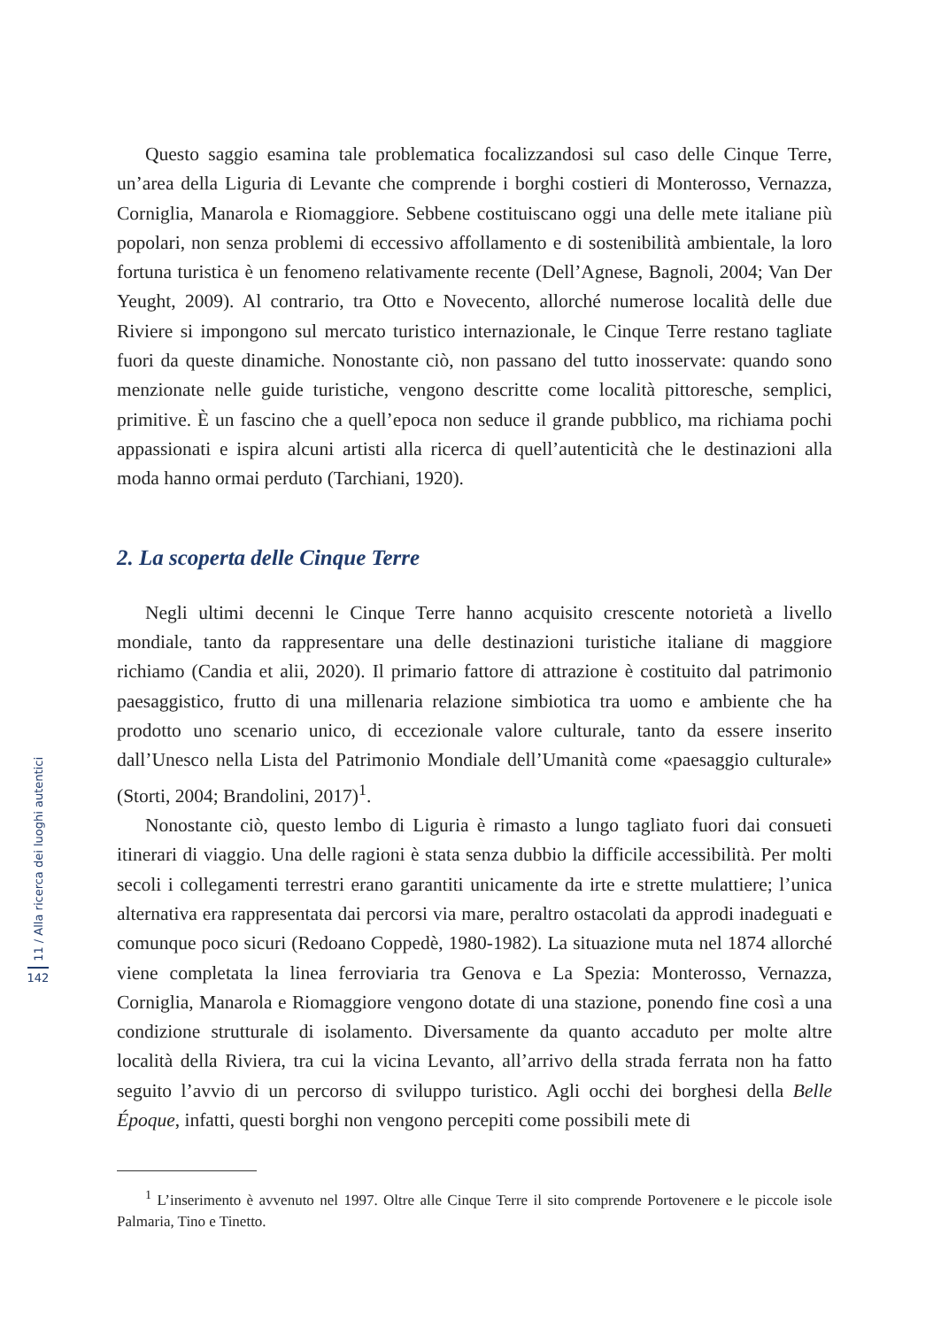Questo saggio esamina tale problematica focalizzandosi sul caso delle Cinque Terre, un’area della Liguria di Levante che comprende i borghi costieri di Monterosso, Vernazza, Corniglia, Manarola e Riomaggiore. Sebbene costituiscano oggi una delle mete italiane più popolari, non senza problemi di eccessivo affollamento e di sostenibilità ambientale, la loro fortuna turistica è un fenomeno relativamente recente (Dell’Agnese, Bagnoli, 2004; Van Der Yeught, 2009). Al contrario, tra Otto e Novecento, allorché numerose località delle due Riviere si impongono sul mercato turistico internazionale, le Cinque Terre restano tagliate fuori da queste dinamiche. Nonostante ciò, non passano del tutto inosservate: quando sono menzionate nelle guide turistiche, vengono descritte come località pittoresche, semplici, primitive. È un fascino che a quell’epoca non seduce il grande pubblico, ma richiama pochi appassionati e ispira alcuni artisti alla ricerca di quell’autenticità che le destinazioni alla moda hanno ormai perduto (Tarchiani, 1920).
2. La scoperta delle Cinque Terre
Negli ultimi decenni le Cinque Terre hanno acquisito crescente notorietà a livello mondiale, tanto da rappresentare una delle destinazioni turistiche italiane di maggiore richiamo (Candia et alii, 2020). Il primario fattore di attrazione è costituito dal patrimonio paesaggistico, frutto di una millenaria relazione simbiotica tra uomo e ambiente che ha prodotto uno scenario unico, di eccezionale valore culturale, tanto da essere inserito dall’Unesco nella Lista del Patrimonio Mondiale dell’Umanità come «paesaggio culturale» (Storti, 2004; Brandolini, 2017)<sup>1</sup>.
Nonostante ciò, questo lembo di Liguria è rimasto a lungo tagliato fuori dai consueti itinerari di viaggio. Una delle ragioni è stata senza dubbio la difficile accessibilità. Per molti secoli i collegamenti terrestri erano garantiti unicamente da irte e strette mulattiere; l’unica alternativa era rappresentata dai percorsi via mare, peraltro ostacolati da approdi inadeguati e comunque poco sicuri (Redoano Coppedè, 1980-1982). La situazione muta nel 1874 allorché viene completata la linea ferroviaria tra Genova e La Spezia: Monterosso, Vernazza, Corniglia, Manarola e Riomaggiore vengono dotate di una stazione, ponendo fine così a una condizione strutturale di isolamento. Diversamente da quanto accaduto per molte altre località della Riviera, tra cui la vicina Levanto, all’arrivo della strada ferrata non ha fatto seguito l’avvio di un percorso di sviluppo turistico. Agli occhi dei borghesi della Belle Époque, infatti, questi borghi non vengono percepiti come possibili mete di
<sup>1</sup> L’inserimento è avvenuto nel 1997. Oltre alle Cinque Terre il sito comprende Portovenere e le piccole isole Palmaria, Tino e Tinetto.
11 / Alla ricerca dei luoghi autentici
142